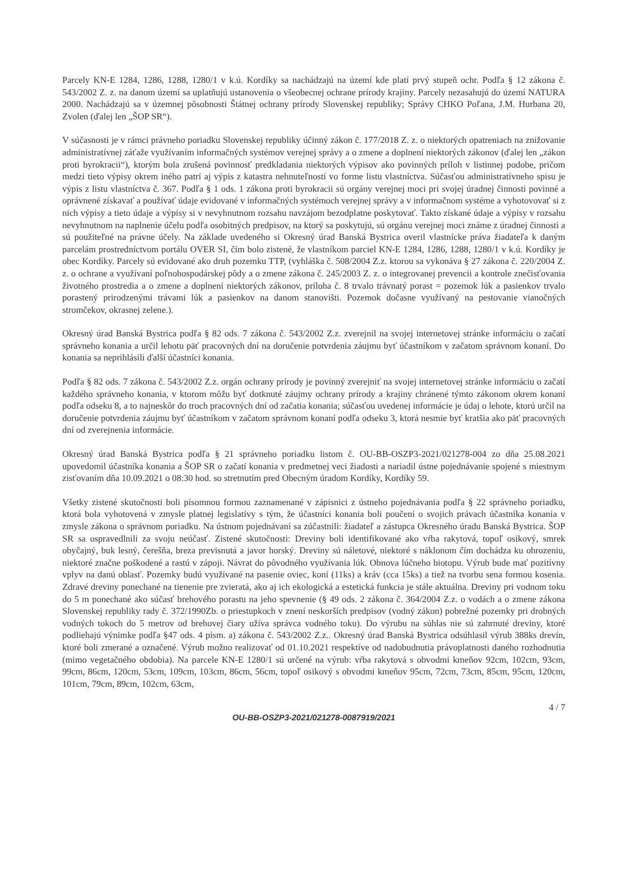Parcely KN-E 1284, 1286, 1288, 1280/1 v k.ú. Kordíky sa nachádzajú na území kde platí prvý stupeň ochr. Podľa § 12 zákona č. 543/2002 Z. z. na danom území sa uplatňujú ustanovenia o všeobecnej ochrane prírody krajiny. Parcely nezasahujú do území NATURA 2000. Nachádzajú sa v územnej pôsobnosti Štátnej ochrany prírody Slovenskej republiky; Správy CHKO Poľana, J.M. Hurbana 20, Zvolen (ďalej len „ŠOP SR“).
V súčasnosti je v rámci právneho poriadku Slovenskej republiky účinný zákon č. 177/2018 Z. z. o niektorých opatreniach na znižovanie administratívnej záťaže využívaním informačných systémov verejnej správy a o zmene a doplnení niektorých zákonov (ďalej len „zákon proti byrokracii“), ktorým bola zrušená povinnosť predkladania niektorých výpisov ako povinných príloh v listinnej podobe, pričom medzi tieto výpisy okrem iného patrí aj výpis z katastra nehnuteľností vo forme listu vlastníctva. Súčasťou administratívneho spisu je výpis z listu vlastníctva č. 367. Podľa § 1 ods. 1 zákona proti byrokracii sú orgány verejnej moci pri svojej úradnej činnosti povinné a oprávnené získavať a používať údaje evidované v informačných systémoch verejnej správy a v informačnom systéme a vyhotovovať si z nich výpisy a tieto údaje a výpisy si v nevyhnutnom rozsahu navzájom bezodplatne poskytovať. Takto získané údaje a výpisy v rozsahu nevyhnutnom na naplnenie účelu podľa osobitných predpisov, na ktorý sa poskytujú, sú orgánu verejnej moci známe z úradnej činnosti a sú použiteľné na právne účely. Na základe uvedeného si Okresný úrad Banská Bystrica overil vlastnícke práva žiadateľa k daným parcelám prostredníctvom portálu OVER SI, čím bolo zistené, že vlastníkom parciel KN-E 1284, 1286, 1288, 1280/1 v k.ú. Kordíky je obec Kordíky. Parcely sú evidované ako druh pozemku TTP, (vyhláška č. 508/2004 Z.z. ktorou sa vykonáva § 27 zákona č. 220/2004 Z. z. o ochrane a využívaní poľnohospodárskej pôdy a o zmene zákona č. 245/2003 Z. z. o integrovanej prevencii a kontrole znečisťovania životného prostredia a o zmene a doplnení niektorých zákonov, príloha č. 8 trvalo trávnatý porast = pozemok lúk a pasienkov trvalo porastený prirodzenými trávami lúk a pasienkov na danom stanovišti. Pozemok dočasne využívaný na pestovanie vianočných stromčekov, okrasnej zelene.).
Okresný úrad Banská Bystrica podľa § 82 ods. 7 zákona č. 543/2002 Z.z. zverejnil na svojej internetovej stránke informáciu o začatí správneho konania a určil lehotu päť pracovných dní na doručenie potvrdenia záujmu byť účastníkom v začatom správnom konaní. Do konania sa neprihlásili ďalší účastníci konania.
Podľa § 82 ods. 7 zákona č. 543/2002 Z.z. orgán ochrany prírody je povinný zverejniť na svojej internetovej stránke informáciu o začatí každého správneho konania, v ktorom môžu byť dotknuté záujmy ochrany prírody a krajiny chránené týmto zákonom okrem konaní podľa odseku 8, a to najneskôr do troch pracovných dní od začatia konania; súčasťou uvedenej informácie je údaj o lehote, ktorú určil na doručenie potvrdenia záujmu byť účastníkom v začatom správnom konaní podľa odseku 3, ktorá nesmie byť kratšia ako päť pracovných dní od zverejnenia informácie.
Okresný úrad Banská Bystrica podľa § 21 správneho poriadku listom č. OU-BB-OSZP3-2021/021278-004 zo dňa 25.08.2021 upovedomil účastníka konania a ŠOP SR o začatí konania v predmetnej veci žiadosti a nariadil ústne pojednávanie spojené s miestnym zisťovaním dňa 10.09.2021 o 08:30 hod. so stretnutím pred Obecným úradom Kordíky, Kordíky 59.
Všetky zistené skutočnosti boli písomnou formou zaznamenané v zápisnici z ústneho pojednávania podľa § 22 správneho poriadku, ktorá bola vyhotovená v zmysle platnej legislatívy s tým, že účastníci konania boli poučení o svojich právach účastníka konania v zmysle zákona o správnom poriadku. Na ústnom pojednávaní sa zúčastnili: žiadateľ a zástupca Okresného úradu Banská Bystrica. ŠOP SR sa ospravedlnili za svoju neúčasť. Zistené skutočnosti: Dreviny boli identifikované ako vŕba rakytová, topoľ osikový, smrek obyčajný, buk lesný, čerešňa, breza previsnutá a javor horský. Dreviny sú náletové, niektoré s náklonom čím dochádza ku ohrozeniu, niektoré značne poškodené a rastú v zápoji. Návrat do pôvodného využívania lúk. Obnova lúčneho biotopu. Výrub bude mať pozitívny vplyv na danú oblasť. Pozemky budú využívané na pasenie oviec, koní (11ks) a kráv (cca 15ks) a tiež na tvorbu sena formou kosenia. Zdravé dreviny ponechané na tienenie pre zvieratá, ako aj ich ekologická a estetická funkcia je stále aktuálna. Dreviny pri vodnom toku do 5 m ponechané ako súčasť brehového porastu na jeho spevnenie (§ 49 ods. 2 zákona č. 364/2004 Z.z. o vodách a o zmene zákona Slovenskej republiky rady č. 372/1990Zb. o priestupkoch v znení neskorších predpisov (vodný zákon) pobrežné pozemky pri drobných vodných tokoch do 5 metrov od brehovej čiary užíva správca vodného toku). Do výrubu na súhlas nie sú zahrnuté dreviny, ktoré podliehajú výnimke podľa §47 ods. 4 písm. a) zákona č. 543/2002 Z.z.. Okresný úrad Banská Bystrica odsúhlasil výrub 388ks drevín, ktoré boli zmerané a označené. Výrub možno realizovať od 01.10.2021 respektíve od nadobudnutia právoplatnosti daného rozhodnutia (mimo vegetačného obdobia). Na parcele KN-E 1280/1 sú určené na výrub: vŕba rakytová s obvodmi kmeňov 92cm, 102cm, 93cm, 99cm, 86cm, 120cm, 53cm, 109cm, 103cm, 86cm, 56cm, topoľ osikový s obvodmi kmeňov 95cm, 72cm, 73cm, 85cm, 95cm, 120cm, 101cm, 79cm, 89cm, 102cm, 63cm,
4 / 7
OU-BB-OSZP3-2021/021278-0087919/2021